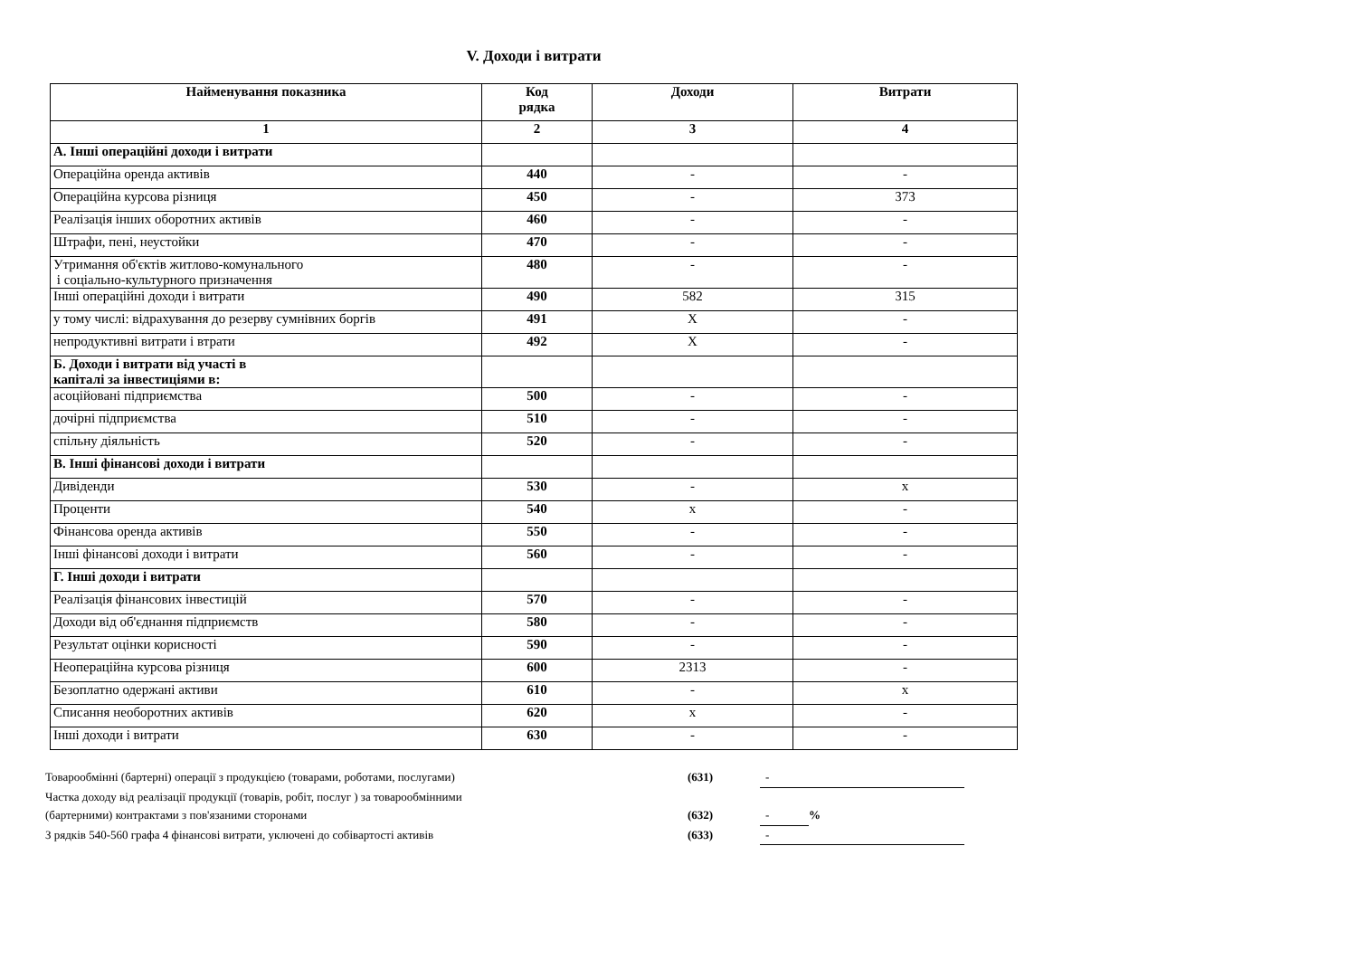V. Доходи і витрати
| Найменування показника | Код рядка | Доходи | Витрати |
| --- | --- | --- | --- |
| 1 | 2 | 3 | 4 |
| А. Інші операційні доходи і витрати | | | |
| Операційна оренда активів | 440 | - | - |
| Операційна курсова різниця | 450 | - | 373 |
| Реалізація інших оборотних активів | 460 | - | - |
| Штрафи, пені, неустойки | 470 | - | - |
| Утримання об'єктів житлово-комунального і соціально-культурного призначення | 480 | - | - |
| Інші операційні доходи і витрати | 490 | 582 | 315 |
| у тому числі: відрахування до резерву сумнівних боргів | 491 | Х | - |
| непродуктивні витрати і втрати | 492 | Х | - |
| Б. Доходи і витрати від участі в капіталі за інвестиціями в: | | | |
| асоційовані підприємства | 500 | - | - |
| дочірні підприємства | 510 | - | - |
| спільну діяльність | 520 | - | - |
| В. Інші фінансові доходи і витрати | | | |
| Дивіденди | 530 | - | х |
| Проценти | 540 | х | - |
| Фінансова оренда активів | 550 | - | - |
| Інші фінансові доходи і витрати | 560 | - | - |
| Г. Інші доходи і витрати | | | |
| Реалізація фінансових інвестицій | 570 | - | - |
| Доходи від об'єднання підприємств | 580 | - | - |
| Результат оцінки корисності | 590 | - | - |
| Неопераційна курсова різниця | 600 | 2313 | - |
| Безоплатно одержані активи | 610 | - | х |
| Списання необоротних активів | 620 | х | - |
| Інші доходи і витрати | 630 | - | - |
Товарообмінні (бартерні) операції з продукцією (товарами, роботами, послугами) (631) -
Частка доходу від реалізації продукції (товарів, робіт, послуг ) за товарообмінними
(бартерними) контрактами з пов'язаними сторонами (632) -%
З рядків 540-560 графа 4 фінансові витрати, уключені до собівартості активів (633) -